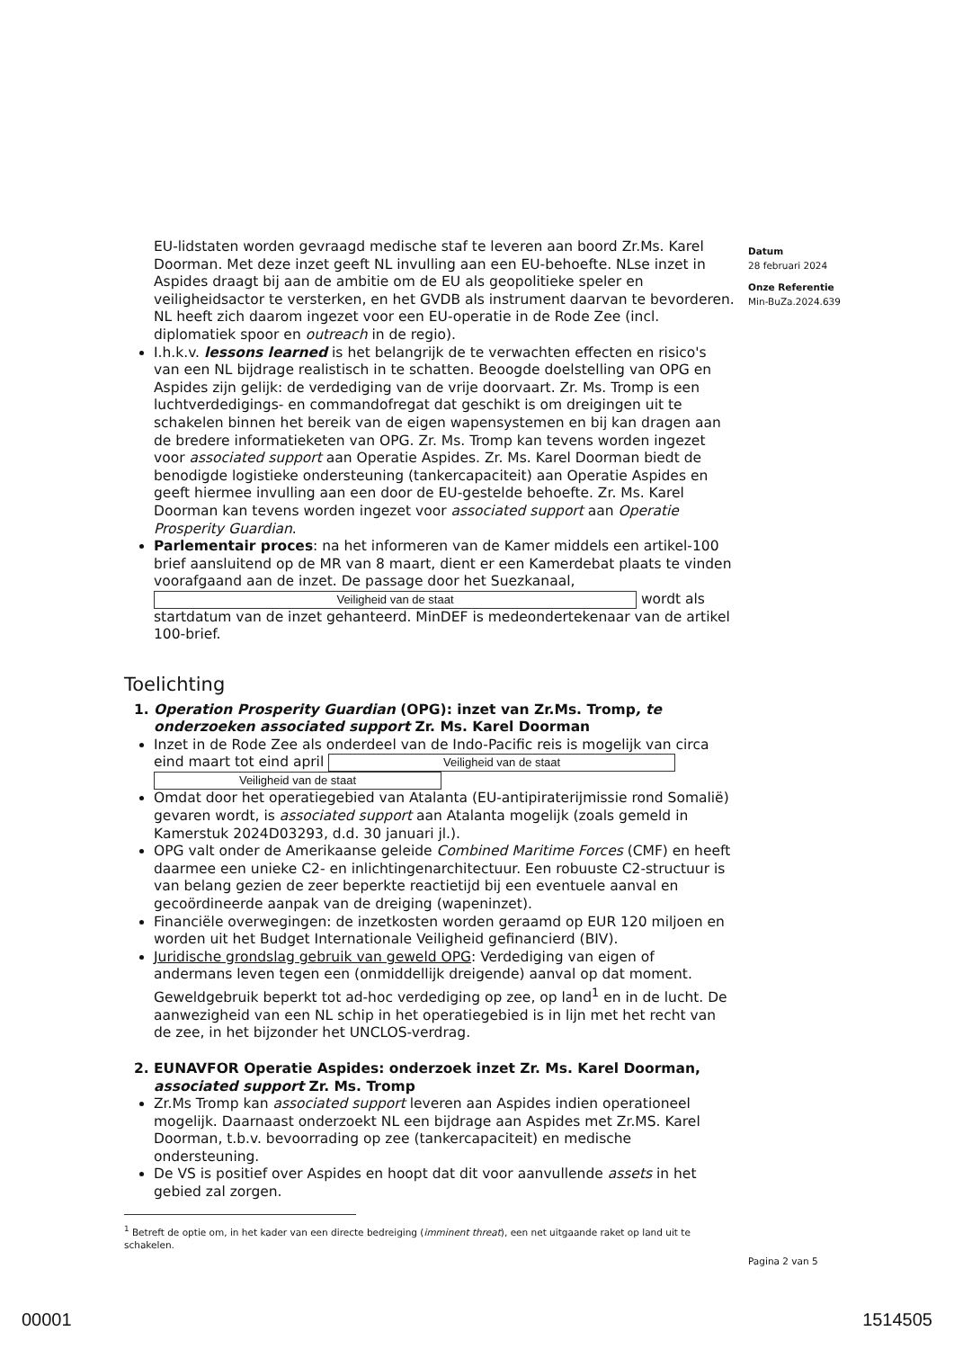EU-lidstaten worden gevraagd medische staf te leveren aan boord Zr.Ms. Karel Doorman. Met deze inzet geeft NL invulling aan een EU-behoefte. NLse inzet in Aspides draagt bij aan de ambitie om de EU als geopolitieke speler en veiligheidsactor te versterken, en het GVDB als instrument daarvan te bevorderen. NL heeft zich daarom ingezet voor een EU-operatie in de Rode Zee (incl. diplomatiek spoor en outreach in de regio).
I.h.k.v. lessons learned is het belangrijk de te verwachten effecten en risico's van een NL bijdrage realistisch in te schatten. Beoogde doelstelling van OPG en Aspides zijn gelijk: de verdediging van de vrije doorvaart. Zr. Ms. Tromp is een luchtverdedigings- en commandofregat dat geschikt is om dreigingen uit te schakelen binnen het bereik van de eigen wapensystemen en bij kan dragen aan de bredere informatieketen van OPG. Zr. Ms. Tromp kan tevens worden ingezet voor associated support aan Operatie Aspides. Zr. Ms. Karel Doorman biedt de benodigde logistieke ondersteuning (tankercapaciteit) aan Operatie Aspides en geeft hiermee invulling aan een door de EU-gestelde behoefte. Zr. Ms. Karel Doorman kan tevens worden ingezet voor associated support aan Operatie Prosperity Guardian.
Parlementair proces: na het informeren van de Kamer middels een artikel-100 brief aansluitend op de MR van 8 maart, dient er een Kamerdebat plaats te vinden voorafgaand aan de inzet. De passage door het Suezkanaal, Veiligheid van de staat wordt als startdatum van de inzet gehanteerd. MinDEF is medeondertekenaar van de artikel 100-brief.
Toelichting
1. Operation Prosperity Guardian (OPG): inzet van Zr.Ms. Tromp, te onderzoeken associated support Zr. Ms. Karel Doorman
Inzet in de Rode Zee als onderdeel van de Indo-Pacific reis is mogelijk van circa eind maart tot eind april Veiligheid van de staat Veiligheid van de staat
Omdat door het operatiegebied van Atalanta (EU-antipiraterijmissie rond Somalië) gevaren wordt, is associated support aan Atalanta mogelijk (zoals gemeld in Kamerstuk 2024D03293, d.d. 30 januari jl.).
OPG valt onder de Amerikaanse geleide Combined Maritime Forces (CMF) en heeft daarmee een unieke C2- en inlichtingenarchitectuur. Een robuuste C2-structuur is van belang gezien de zeer beperkte reactietijd bij een eventuele aanval en gecoördineerde aanpak van de dreiging (wapeninzet).
Financiële overwegingen: de inzetkosten worden geraamd op EUR 120 miljoen en worden uit het Budget Internationale Veiligheid gefinancierd (BIV).
Juridische grondslag gebruik van geweld OPG: Verdediging van eigen of andermans leven tegen een (onmiddellijk dreigende) aanval op dat moment. Geweldgebruik beperkt tot ad-hoc verdediging op zee, op land<sup>1</sup> en in de lucht. De aanwezigheid van een NL schip in het operatiegebied is in lijn met het recht van de zee, in het bijzonder het UNCLOS-verdrag.
2. EUNAVFOR Operatie Aspides: onderzoek inzet Zr. Ms. Karel Doorman, associated support Zr. Ms. Tromp
Zr.Ms Tromp kan associated support leveren aan Aspides indien operationeel mogelijk. Daarnaast onderzoekt NL een bijdrage aan Aspides met Zr.MS. Karel Doorman, t.b.v. bevoorrading op zee (tankercapaciteit) en medische ondersteuning.
De VS is positief over Aspides en hoopt dat dit voor aanvullende assets in het gebied zal zorgen.
<sup>1</sup> Betreft de optie om, in het kader van een directe bedreiging (imminent threat), een net uitgaande raket op land uit te schakelen.
Datum
28 februari 2024
Onze Referentie
Min-BuZa.2024.639
Pagina 2 van 5
00001 1514505